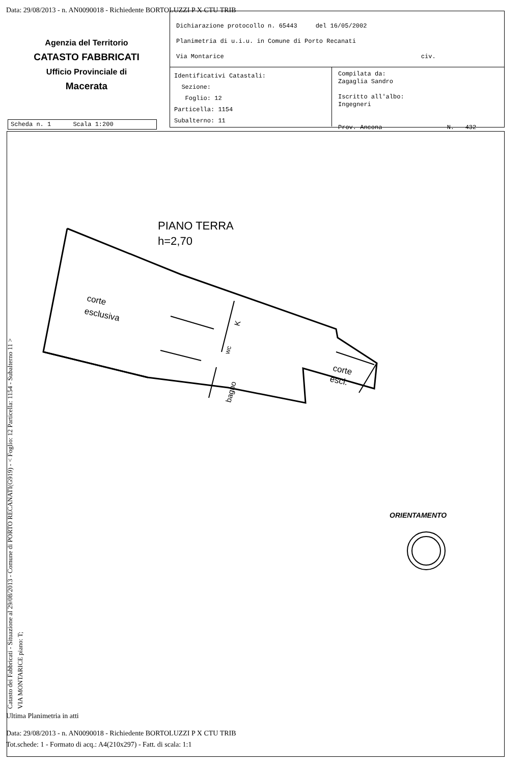Data: 29/08/2013 - n. AN0090018 - Richiedente BORTOLUZZI P X CTU TRIB
Agenzia del Territorio
CATASTO FABBRICATI
Ufficio Provinciale di
Macerata
Dichiarazione protocollo n. 65443 del 16/05/2002
Planimetria di u.i.u. in Comune di Porto Recanati
Via Montarice civ.
Identificativi Catastali:
Sezione:
Foglio: 12
Particella: 1154
Subalterno: 11
Compilata da:
Zagaglia Sandro
Iscritto all'albo:
Ingegneri
Prov. Ancona N. 432
Scheda n. 1 Scala 1:200
PIANO TERRA
h=2,70
corte
esclusiva
K
wc
bagno
corte
escl.
ORIENTAMENTO
Catasto dei Fabbricati - Situazione al 29/08/2013 - Comune di PORTO RECANATI(G919) - < Foglio: 12 Particella: 1154 - Subalterno 11 >
VIA MONTARICE piano: T;
Ultima Planimetria in atti
Data: 29/08/2013 - n. AN0090018 - Richiedente BORTOLUZZI P X CTU TRIB
Tot.schede: 1 - Formato di acq.: A4(210x297) - Fatt. di scala: 1:1